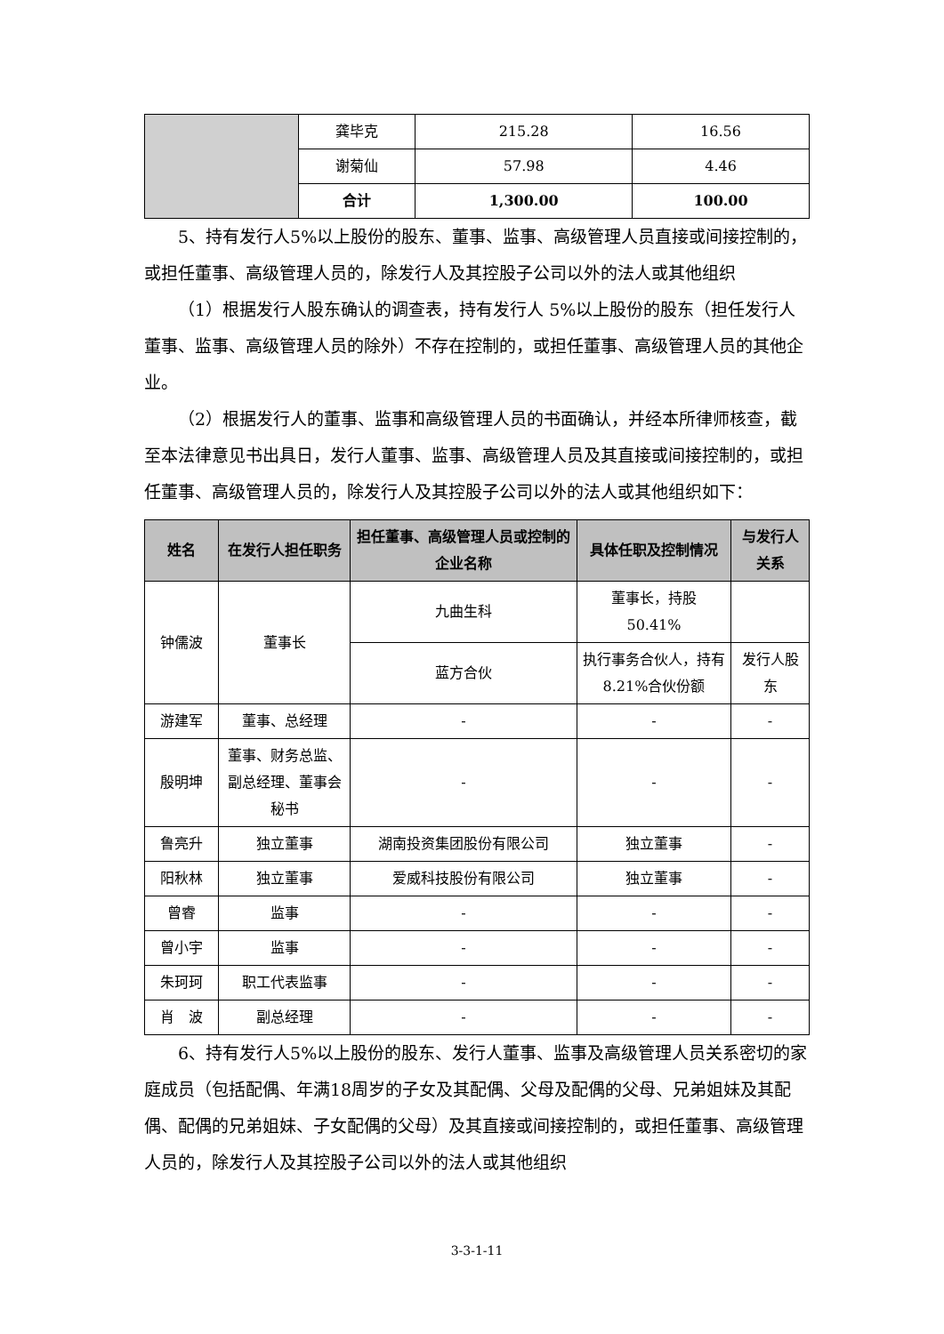| | 龚毕克 | 215.28 | 16.56 |
| | 谢菊仙 | 57.98 | 4.46 |
| | 合计 | 1,300.00 | 100.00 |
5、持有发行人5%以上股份的股东、董事、监事、高级管理人员直接或间接控制的，或担任董事、高级管理人员的，除发行人及其控股子公司以外的法人或其他组织
（1）根据发行人股东确认的调查表，持有发行人 5%以上股份的股东（担任发行人董事、监事、高级管理人员的除外）不存在控制的，或担任董事、高级管理人员的其他企业。
（2）根据发行人的董事、监事和高级管理人员的书面确认，并经本所律师核查，截至本法律意见书出具日，发行人董事、监事、高级管理人员及其直接或间接控制的，或担任董事、高级管理人员的，除发行人及其控股子公司以外的法人或其他组织如下：
| 姓名 | 在发行人担任职务 | 担任董事、高级管理人员或控制的企业名称 | 具体任职及控制情况 | 与发行人关系 |
| --- | --- | --- | --- | --- |
| 钟儒波 | 董事长 | 九曲生科 | 董事长，持股 50.41% | |
| | | 蓝方合伙 | 执行事务合伙人，持有 8.21%合伙份额 | 发行人股东 |
| 游建军 | 董事、总经理 | - | - | - |
| 殷明坤 | 董事、财务总监、副总经理、董事会秘书 | - | - | - |
| 鲁亮升 | 独立董事 | 湖南投资集团股份有限公司 | 独立董事 | - |
| 阳秋林 | 独立董事 | 爱威科技股份有限公司 | 独立董事 | - |
| 曾睿 | 监事 | - | - | - |
| 曾小宇 | 监事 | - | - | - |
| 朱珂珂 | 职工代表监事 | - | - | - |
| 肖 波 | 副总经理 | - | - | - |
6、持有发行人5%以上股份的股东、发行人董事、监事及高级管理人员关系密切的家庭成员（包括配偶、年满18周岁的子女及其配偶、父母及配偶的父母、兄弟姐妹及其配偶、配偶的兄弟姐妹、子女配偶的父母）及其直接或间接控制的，或担任董事、高级管理人员的，除发行人及其控股子公司以外的法人或其他组织
3-3-1-11